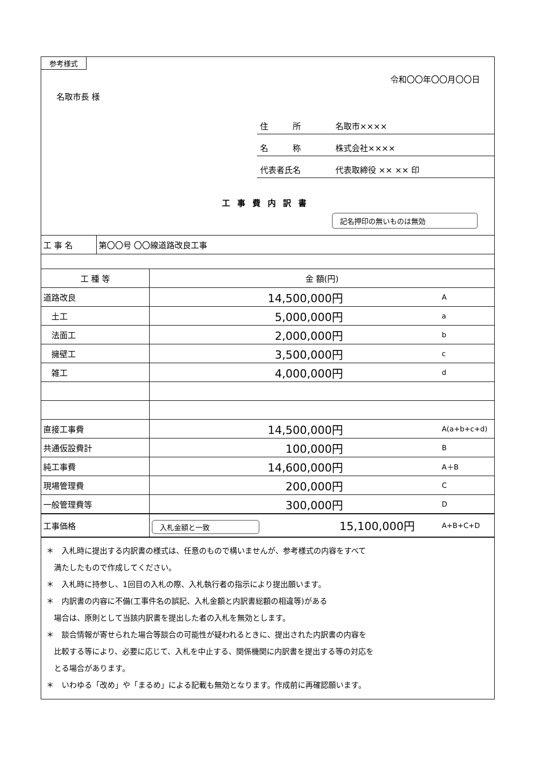参考様式
令和〇〇年〇〇月〇〇日
名取市長 様
住　　　所 名取市××××
名　　　称 株式会社××××
代表者氏名 代表取締役 ×× ×× 印
工事費内訳書
記名押印の無いものは無効
| 工 事 名 | 第〇〇号 〇〇線道路改良工事 |
| 工 種 等 | 金 額(円) | |
| --- | --- | --- |
| 道路改良 | 14,500,000円 | A |
| 土工 | 5,000,000円 | a |
| 法面工 | 2,000,000円 | b |
| 擁壁工 | 3,500,000円 | c |
| 雑工 | 4,000,000円 | d |
| 直接工事費 | 14,500,000円 | A(a+b+c+d) |
| 共通仮設費計 | 100,000円 | B |
| 純工事費 | 14,600,000円 | A＋B |
| 現場管理費 | 200,000円 | C |
| 一般管理費等 | 300,000円 | D |
| 工事価格 | 入札金額と一致 15,100,000円 | A+B+C+D |
＊　入札時に提出する内訳書の様式は、任意のもので構いませんが、参考様式の内容をすべて
　満たしたもので作成してください。
＊　入札時に持参し、1回目の入札の際、入札執行者の指示により提出願います。
＊　内訳書の内容に不備(工事件名の誤記、入札金額と内訳書総額の相違等)がある
　場合は、原則として当該内訳書を提出した者の入札を無効とします。
＊　談合情報が寄せられた場合等談合の可能性が疑われるときに、提出された内訳書の内容を
　比較する等により、必要に応じて、入札を中止する、関係機関に内訳書を提出する等の対応を
　とる場合があります。
＊　いわゆる「改め」や「まるめ」による記載も無効となります。作成前に再確認願います。